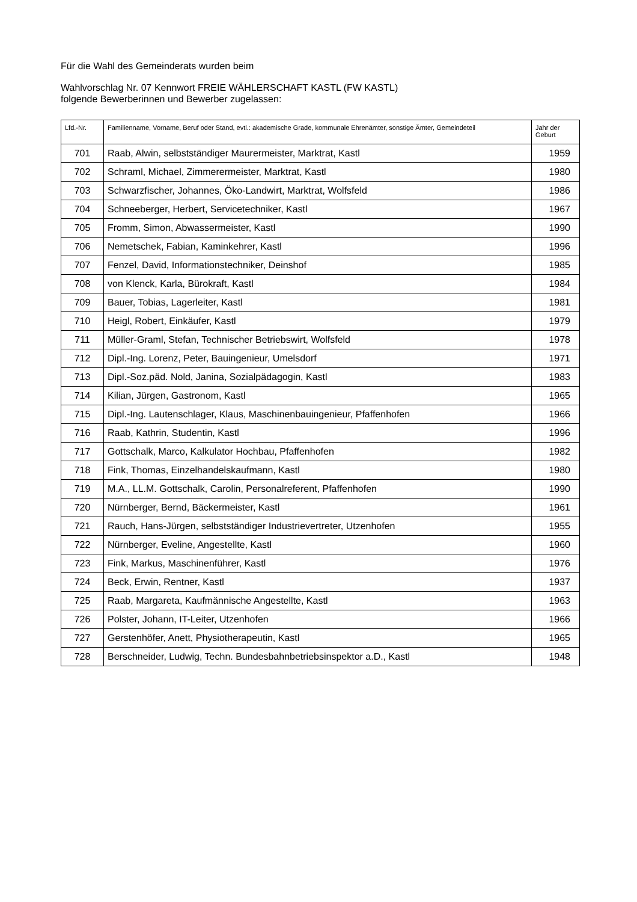Für die Wahl des Gemeinderats wurden beim
Wahlvorschlag Nr. 07 Kennwort FREIE WÄHLERSCHAFT KASTL (FW KASTL)
folgende Bewerberinnen und Bewerber zugelassen:
| Lfd.-Nr. | Familienname, Vorname, Beruf oder Stand, evtl.: akademische Grade, kommunale Ehrenämter, sonstige Ämter, Gemeindeteil | Jahr der Geburt |
| --- | --- | --- |
| 701 | Raab, Alwin, selbstständiger Maurermeister, Marktrat, Kastl | 1959 |
| 702 | Schraml, Michael, Zimmerermeister, Marktrat, Kastl | 1980 |
| 703 | Schwarzfischer, Johannes, Öko-Landwirt, Marktrat, Wolfsfeld | 1986 |
| 704 | Schneeberger, Herbert, Servicetechniker, Kastl | 1967 |
| 705 | Fromm, Simon, Abwassermeister, Kastl | 1990 |
| 706 | Nemetschek, Fabian, Kaminkehrer, Kastl | 1996 |
| 707 | Fenzel, David, Informationstechniker, Deinshof | 1985 |
| 708 | von Klenck, Karla, Bürokraft, Kastl | 1984 |
| 709 | Bauer, Tobias, Lagerleiter, Kastl | 1981 |
| 710 | Heigl, Robert, Einkäufer, Kastl | 1979 |
| 711 | Müller-Graml, Stefan, Technischer Betriebswirt, Wolfsfeld | 1978 |
| 712 | Dipl.-Ing. Lorenz, Peter, Bauingenieur, Umelsdorf | 1971 |
| 713 | Dipl.-Soz.päd. Nold, Janina, Sozialpädagogin, Kastl | 1983 |
| 714 | Kilian, Jürgen, Gastronom, Kastl | 1965 |
| 715 | Dipl.-Ing. Lautenschlager, Klaus, Maschinenbauingenieur, Pfaffenhofen | 1966 |
| 716 | Raab, Kathrin, Studentin, Kastl | 1996 |
| 717 | Gottschalk, Marco, Kalkulator Hochbau, Pfaffenhofen | 1982 |
| 718 | Fink, Thomas, Einzelhandelskaufmann, Kastl | 1980 |
| 719 | M.A., LL.M. Gottschalk, Carolin, Personalreferent, Pfaffenhofen | 1990 |
| 720 | Nürnberger, Bernd, Bäckermeister, Kastl | 1961 |
| 721 | Rauch, Hans-Jürgen, selbstständiger Industrievertreter, Utzenhofen | 1955 |
| 722 | Nürnberger, Eveline, Angestellte, Kastl | 1960 |
| 723 | Fink, Markus, Maschinenführer, Kastl | 1976 |
| 724 | Beck, Erwin, Rentner, Kastl | 1937 |
| 725 | Raab, Margareta, Kaufmännische Angestellte, Kastl | 1963 |
| 726 | Polster, Johann, IT-Leiter, Utzenhofen | 1966 |
| 727 | Gerstenhöfer, Anett, Physiotherapeutin, Kastl | 1965 |
| 728 | Berschneider, Ludwig, Techn. Bundesbahnbetriebsinspektor a.D., Kastl | 1948 |